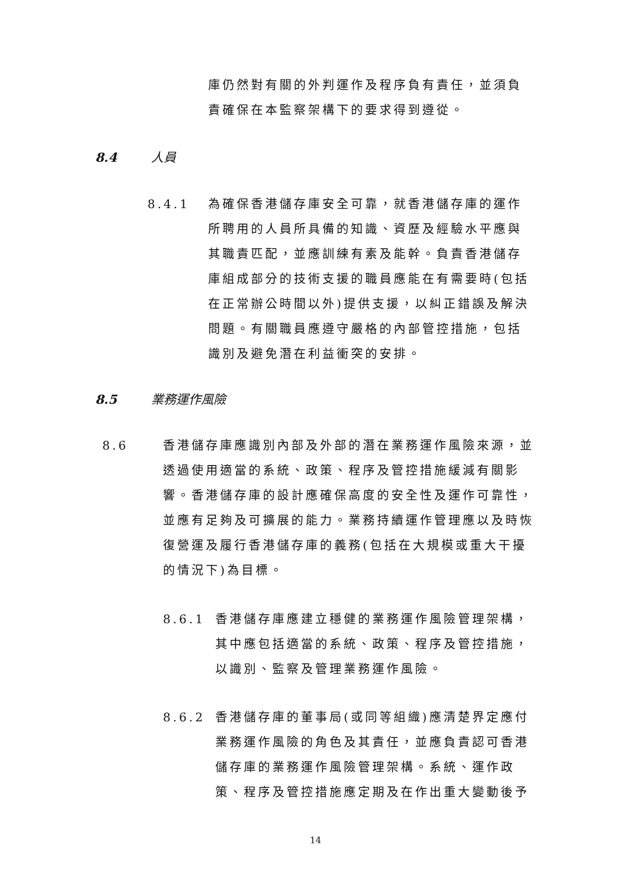庫仍然對有關的外判運作及程序負有責任，並須負責確保在本監察架構下的要求得到遵從。
8.4 人員
8.4.1
為確保香港儲存庫安全可靠，就香港儲存庫的運作所聘用的人員所具備的知識、資歷及經驗水平應與其職責匹配，並應訓練有素及能幹。負責香港儲存庫組成部分的技術支援的職員應能在有需要時(包括在正常辦公時間以外)提供支援，以糾正錯誤及解決問題。有關職員應遵守嚴格的內部管控措施，包括識別及避免潛在利益衝突的安排。
8.5 業務運作風險
8.6
香港儲存庫應識別內部及外部的潛在業務運作風險來源，並透過使用適當的系統、政策、程序及管控措施緩減有關影響。香港儲存庫的設計應確保高度的安全性及運作可靠性，並應有足夠及可擴展的能力。業務持續運作管理應以及時恢復營運及履行香港儲存庫的義務(包括在大規模或重大干擾的情況下)為目標。
8.6.1
香港儲存庫應建立穩健的業務運作風險管理架構，其中應包括適當的系統、政策、程序及管控措施，以識別、監察及管理業務運作風險。
8.6.2
香港儲存庫的董事局(或同等組織)應清楚界定應付業務運作風險的角色及其責任，並應負責認可香港儲存庫的業務運作風險管理架構。系統、運作政策、程序及管控措施應定期及在作出重大變動後予
14